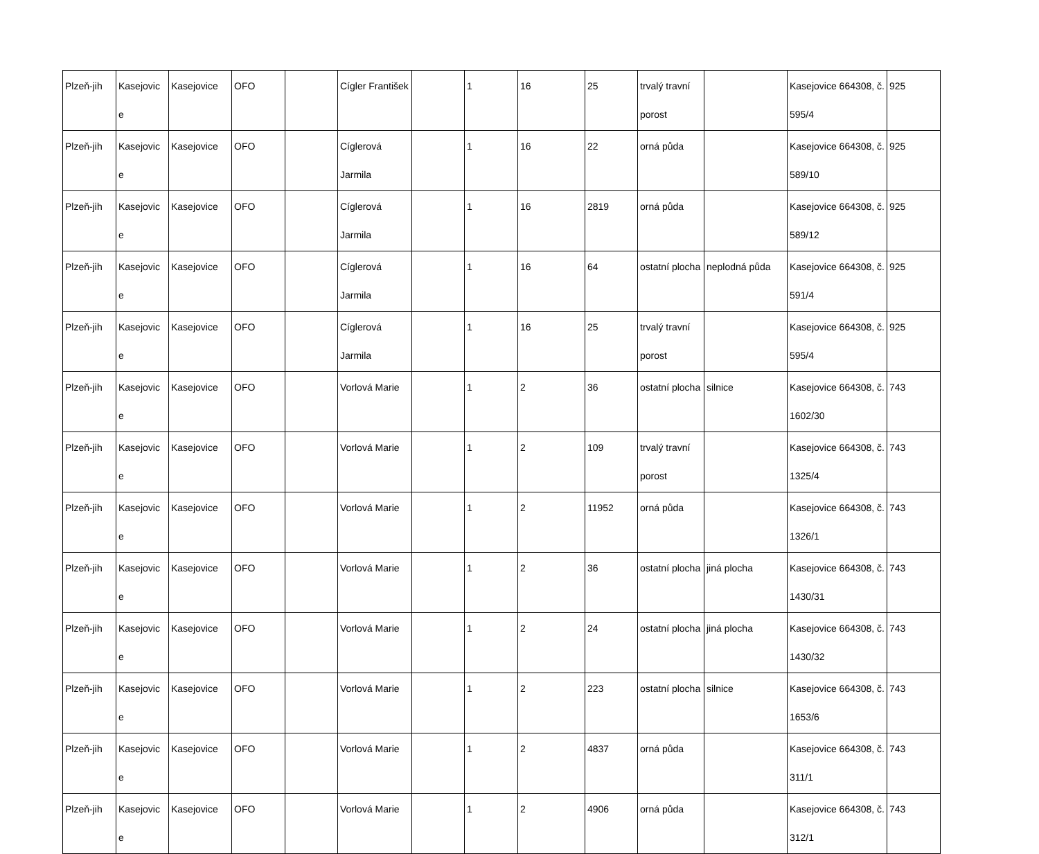| Plzeň-jih | Kasejovic e | Kasejovice | OFO | | Cígler František | | 1 | 16 | 25 | trvalý travní porost | | Kasejovice 664308, č. 595/4 | 925 |
| Plzeň-jih | Kasejovic e | Kasejovice | OFO | | Cíglerová Jarmila | | 1 | 16 | 22 | orná půda | | Kasejovice 664308, č. 589/10 | 925 |
| Plzeň-jih | Kasejovic e | Kasejovice | OFO | | Cíglerová Jarmila | | 1 | 16 | 2819 | orná půda | | Kasejovice 664308, č. 589/12 | 925 |
| Plzeň-jih | Kasejovic e | Kasejovice | OFO | | Cíglerová Jarmila | | 1 | 16 | 64 | ostatní plocha | neplodná půda | Kasejovice 664308, č. 591/4 | 925 |
| Plzeň-jih | Kasejovic e | Kasejovice | OFO | | Cíglerová Jarmila | | 1 | 16 | 25 | trvalý travní porost | | Kasejovice 664308, č. 595/4 | 925 |
| Plzeň-jih | Kasejovic e | Kasejovice | OFO | | Vorlová Marie | | 1 | 2 | 36 | ostatní plocha | silnice | Kasejovice 664308, č. 1602/30 | 743 |
| Plzeň-jih | Kasejovic e | Kasejovice | OFO | | Vorlová Marie | | 1 | 2 | 109 | trvalý travní porost | | Kasejovice 664308, č. 1325/4 | 743 |
| Plzeň-jih | Kasejovic e | Kasejovice | OFO | | Vorlová Marie | | 1 | 2 | 11952 | orná půda | | Kasejovice 664308, č. 1326/1 | 743 |
| Plzeň-jih | Kasejovic e | Kasejovice | OFO | | Vorlová Marie | | 1 | 2 | 36 | ostatní plocha | jiná plocha | Kasejovice 664308, č. 1430/31 | 743 |
| Plzeň-jih | Kasejovic e | Kasejovice | OFO | | Vorlová Marie | | 1 | 2 | 24 | ostatní plocha | jiná plocha | Kasejovice 664308, č. 1430/32 | 743 |
| Plzeň-jih | Kasejovic e | Kasejovice | OFO | | Vorlová Marie | | 1 | 2 | 223 | ostatní plocha | silnice | Kasejovice 664308, č. 1653/6 | 743 |
| Plzeň-jih | Kasejovic e | Kasejovice | OFO | | Vorlová Marie | | 1 | 2 | 4837 | orná půda | | Kasejovice 664308, č. 311/1 | 743 |
| Plzeň-jih | Kasejovic e | Kasejovice | OFO | | Vorlová Marie | | 1 | 2 | 4906 | orná půda | | Kasejovice 664308, č. 312/1 | 743 |